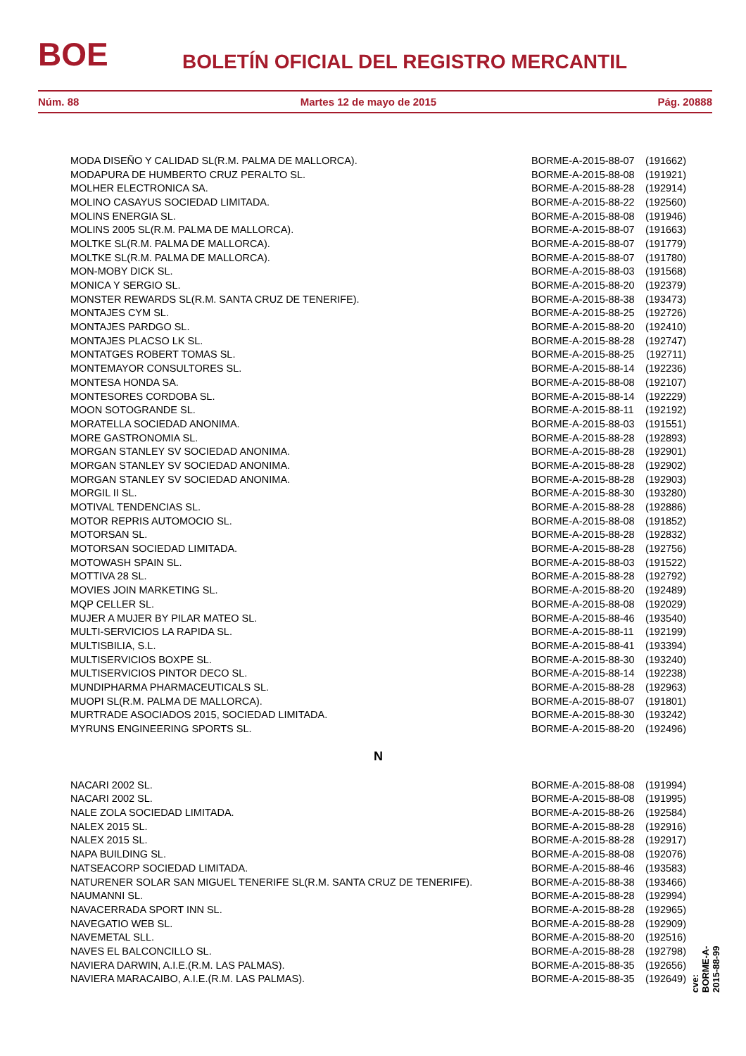BOE BOLETÍN OFICIAL DEL REGISTRO MERCANTIL
Núm. 88 Martes 12 de mayo de 2015 Pág. 20888
| MODA DISEÑO Y CALIDAD SL(R.M. PALMA DE MALLORCA). | BORME-A-2015-88-07 | (191662) |
| MODAPURA DE HUMBERTO CRUZ PERALTO SL. | BORME-A-2015-88-08 | (191921) |
| MOLHER ELECTRONICA SA. | BORME-A-2015-88-28 | (192914) |
| MOLINO CASAYUS SOCIEDAD LIMITADA. | BORME-A-2015-88-22 | (192560) |
| MOLINS ENERGIA SL. | BORME-A-2015-88-08 | (191946) |
| MOLINS 2005 SL(R.M. PALMA DE MALLORCA). | BORME-A-2015-88-07 | (191663) |
| MOLTKE SL(R.M. PALMA DE MALLORCA). | BORME-A-2015-88-07 | (191779) |
| MOLTKE SL(R.M. PALMA DE MALLORCA). | BORME-A-2015-88-07 | (191780) |
| MON-MOBY DICK SL. | BORME-A-2015-88-03 | (191568) |
| MONICA Y SERGIO SL. | BORME-A-2015-88-20 | (192379) |
| MONSTER REWARDS SL(R.M. SANTA CRUZ DE TENERIFE). | BORME-A-2015-88-38 | (193473) |
| MONTAJES CYM SL. | BORME-A-2015-88-25 | (192726) |
| MONTAJES PARDGO SL. | BORME-A-2015-88-20 | (192410) |
| MONTAJES PLACSO LK SL. | BORME-A-2015-88-28 | (192747) |
| MONTATGES ROBERT TOMAS SL. | BORME-A-2015-88-25 | (192711) |
| MONTEMAYOR CONSULTORES SL. | BORME-A-2015-88-14 | (192236) |
| MONTESA HONDA SA. | BORME-A-2015-88-08 | (192107) |
| MONTESORES CORDOBA SL. | BORME-A-2015-88-14 | (192229) |
| MOON SOTOGRANDE SL. | BORME-A-2015-88-11 | (192192) |
| MORATELLA SOCIEDAD ANONIMA. | BORME-A-2015-88-03 | (191551) |
| MORE GASTRONOMIA SL. | BORME-A-2015-88-28 | (192893) |
| MORGAN STANLEY SV SOCIEDAD ANONIMA. | BORME-A-2015-88-28 | (192901) |
| MORGAN STANLEY SV SOCIEDAD ANONIMA. | BORME-A-2015-88-28 | (192902) |
| MORGAN STANLEY SV SOCIEDAD ANONIMA. | BORME-A-2015-88-28 | (192903) |
| MORGIL II SL. | BORME-A-2015-88-30 | (193280) |
| MOTIVAL TENDENCIAS SL. | BORME-A-2015-88-28 | (192886) |
| MOTOR REPRIS AUTOMOCIO SL. | BORME-A-2015-88-08 | (191852) |
| MOTORSAN SL. | BORME-A-2015-88-28 | (192832) |
| MOTORSAN SOCIEDAD LIMITADA. | BORME-A-2015-88-28 | (192756) |
| MOTOWASH SPAIN SL. | BORME-A-2015-88-03 | (191522) |
| MOTTIVA 28 SL. | BORME-A-2015-88-28 | (192792) |
| MOVIES JOIN MARKETING SL. | BORME-A-2015-88-20 | (192489) |
| MQP CELLER SL. | BORME-A-2015-88-08 | (192029) |
| MUJER A MUJER BY PILAR MATEO SL. | BORME-A-2015-88-46 | (193540) |
| MULTI-SERVICIOS LA RAPIDA SL. | BORME-A-2015-88-11 | (192199) |
| MULTISBILIA, S.L. | BORME-A-2015-88-41 | (193394) |
| MULTISERVICIOS BOXPE SL. | BORME-A-2015-88-30 | (193240) |
| MULTISERVICIOS PINTOR DECO SL. | BORME-A-2015-88-14 | (192238) |
| MUNDIPHARMA PHARMACEUTICALS SL. | BORME-A-2015-88-28 | (192963) |
| MUOPI SL(R.M. PALMA DE MALLORCA). | BORME-A-2015-88-07 | (191801) |
| MURTRADE ASOCIADOS 2015, SOCIEDAD LIMITADA. | BORME-A-2015-88-30 | (193242) |
| MYRUNS ENGINEERING SPORTS SL. | BORME-A-2015-88-20 | (192496) |
| N | | |
| NACARI 2002 SL. | BORME-A-2015-88-08 | (191994) |
| NACARI 2002 SL. | BORME-A-2015-88-08 | (191995) |
| NALE ZOLA SOCIEDAD LIMITADA. | BORME-A-2015-88-26 | (192584) |
| NALEX 2015 SL. | BORME-A-2015-88-28 | (192916) |
| NALEX 2015 SL. | BORME-A-2015-88-28 | (192917) |
| NAPA BUILDING SL. | BORME-A-2015-88-08 | (192076) |
| NATSEACORP SOCIEDAD LIMITADA. | BORME-A-2015-88-46 | (193583) |
| NATURENER SOLAR SAN MIGUEL TENERIFE SL(R.M. SANTA CRUZ DE TENERIFE). | BORME-A-2015-88-38 | (193466) |
| NAUMANNI SL. | BORME-A-2015-88-28 | (192994) |
| NAVACERRADA SPORT INN SL. | BORME-A-2015-88-28 | (192965) |
| NAVEGATIO WEB SL. | BORME-A-2015-88-28 | (192909) |
| NAVEMETAL SLL. | BORME-A-2015-88-20 | (192516) |
| NAVES EL BALCONCILLO SL. | BORME-A-2015-88-28 | (192798) |
| NAVIERA DARWIN, A.I.E.(R.M. LAS PALMAS). | BORME-A-2015-88-35 | (192656) |
| NAVIERA MARACAIBO, A.I.E.(R.M. LAS PALMAS). | BORME-A-2015-88-35 | (192649) |
cve: BORME-A-2015-88-99